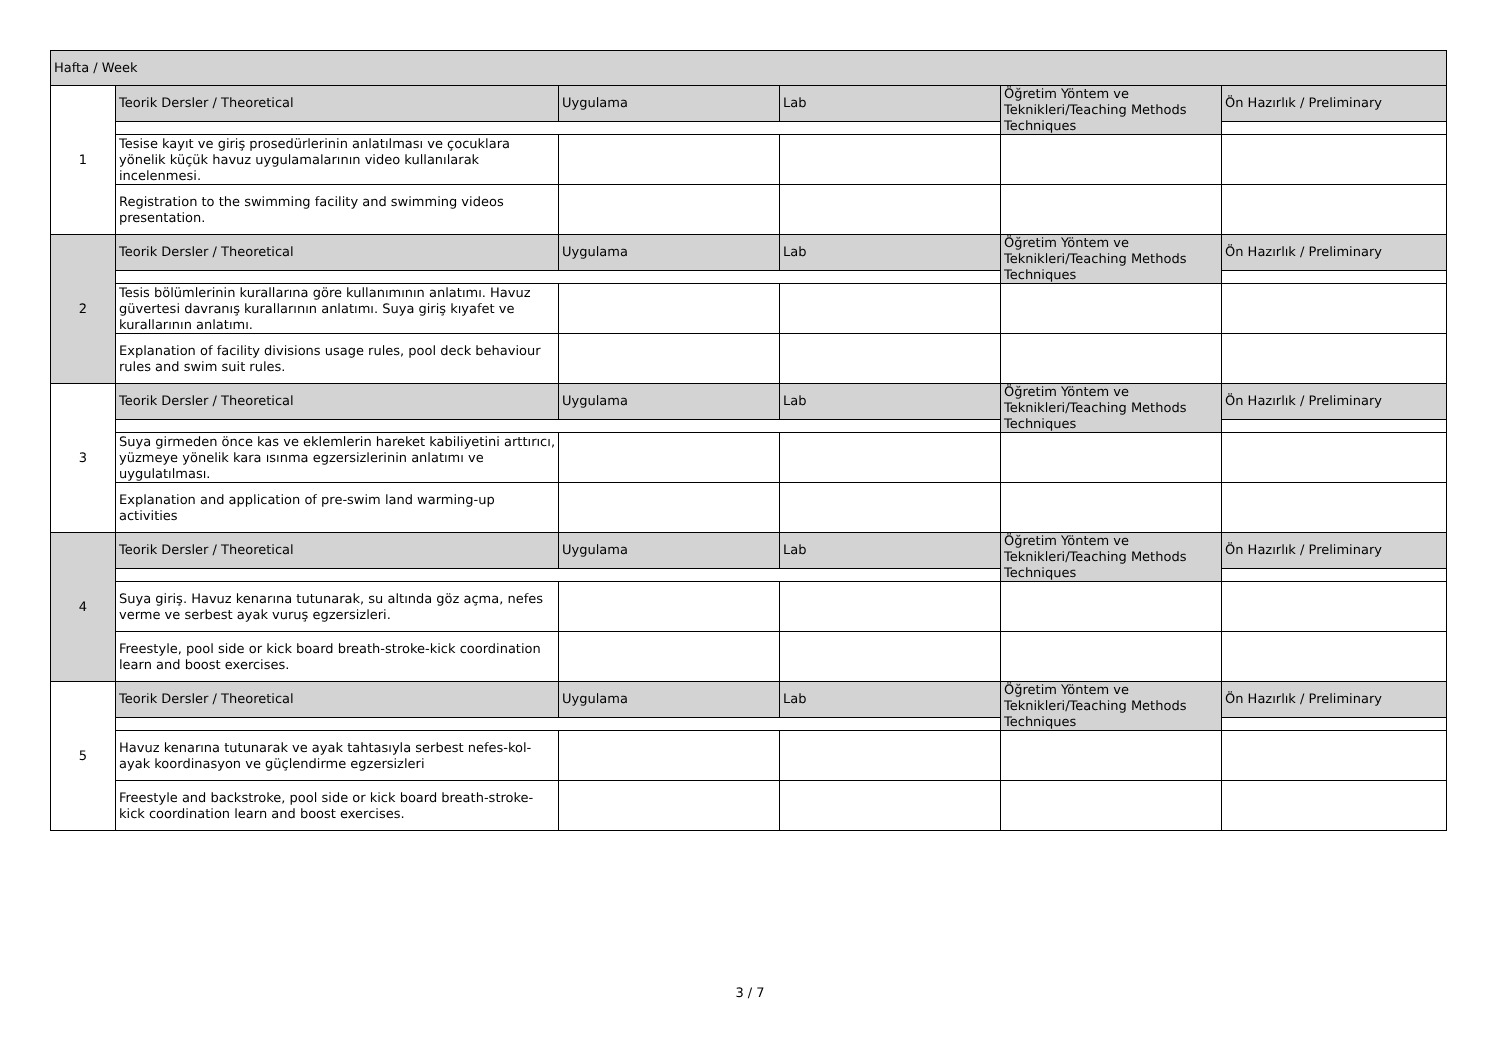| Hafta / Week | | | | | |
| 1 | Teorik Dersler / Theoretical | Uygulama | Lab | Öğretim Yöntem ve Teknikleri/Teaching Methods Techniques | Ön Hazırlık / Preliminary |
| | Tesise kayıt ve giriş prosedürlerinin anlatılması ve çocuklara yönelik küçük havuz uygulamalarının video kullanılarak incelenmesi. | | | | |
| | Registration to the swimming facility and swimming videos presentation. | | | | |
| 2 | Teorik Dersler / Theoretical | Uygulama | Lab | Öğretim Yöntem ve Teknikleri/Teaching Methods Techniques | Ön Hazırlık / Preliminary |
| | Tesis bölümlerinin kurallarına göre kullanımının anlatımı. Havuz güvertesi davranış kurallarının anlatımı. Suya giriş kıyafet ve kurallarının anlatımı. | | | | |
| | Explanation of facility divisions usage rules, pool deck behaviour rules and swim suit rules. | | | | |
| 3 | Teorik Dersler / Theoretical | Uygulama | Lab | Öğretim Yöntem ve Teknikleri/Teaching Methods Techniques | Ön Hazırlık / Preliminary |
| | Suya girmeden önce kas ve eklemlerin hareket kabiliyetini arttırıcı, yüzmeye yönelik kara ısınma egzersizlerinin anlatımı ve uygulatılması. | | | | |
| | Explanation and application of pre-swim land warming-up activities | | | | |
| 4 | Teorik Dersler / Theoretical | Uygulama | Lab | Öğretim Yöntem ve Teknikleri/Teaching Methods Techniques | Ön Hazırlık / Preliminary |
| | Suya giriş. Havuz kenarına tutunarak, su altında göz açma, nefes verme ve serbest ayak vuruş egzersizleri. | | | | |
| | Freestyle, pool side or kick board breath-stroke-kick coordination learn and boost exercises. | | | | |
| 5 | Teorik Dersler / Theoretical | Uygulama | Lab | Öğretim Yöntem ve Teknikleri/Teaching Methods Techniques | Ön Hazırlık / Preliminary |
| | Havuz kenarına tutunarak ve ayak tahtasıyla serbest nefes-kol-ayak koordinasyon ve güçlendirme egzersizleri | | | | |
| | Freestyle and backstroke, pool side or kick board breath-stroke-kick coordination learn and boost exercises. | | | | |
3 / 7